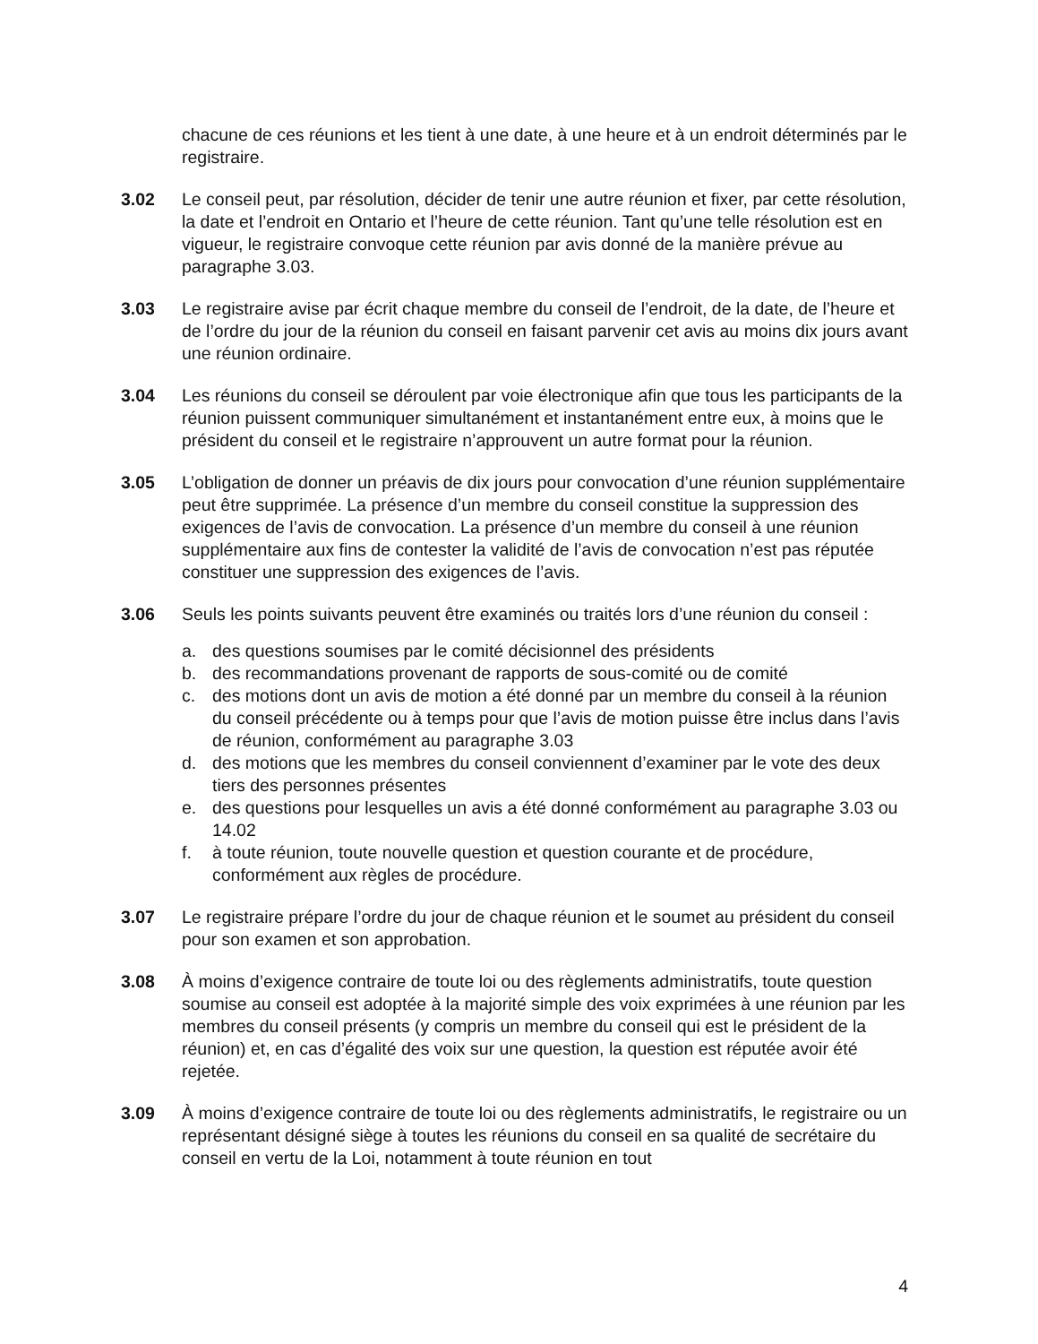chacune de ces réunions et les tient à une date, à une heure et à un endroit déterminés par le registraire.
3.02 Le conseil peut, par résolution, décider de tenir une autre réunion et fixer, par cette résolution, la date et l’endroit en Ontario et l’heure de cette réunion. Tant qu’une telle résolution est en vigueur, le registraire convoque cette réunion par avis donné de la manière prévue au paragraphe 3.03.
3.03 Le registraire avise par écrit chaque membre du conseil de l’endroit, de la date, de l’heure et de l’ordre du jour de la réunion du conseil en faisant parvenir cet avis au moins dix jours avant une réunion ordinaire.
3.04 Les réunions du conseil se déroulent par voie électronique afin que tous les participants de la réunion puissent communiquer simultanément et instantanément entre eux, à moins que le président du conseil et le registraire n’approuvent un autre format pour la réunion.
3.05 L’obligation de donner un préavis de dix jours pour convocation d’une réunion supplémentaire peut être supprimée. La présence d’un membre du conseil constitue la suppression des exigences de l’avis de convocation. La présence d’un membre du conseil à une réunion supplémentaire aux fins de contester la validité de l’avis de convocation n’est pas réputée constituer une suppression des exigences de l’avis.
3.06 Seuls les points suivants peuvent être examinés ou traités lors d’une réunion du conseil :
a. des questions soumises par le comité décisionnel des présidents
b. des recommandations provenant de rapports de sous-comité ou de comité
c. des motions dont un avis de motion a été donné par un membre du conseil à la réunion du conseil précédente ou à temps pour que l’avis de motion puisse être inclus dans l’avis de réunion, conformément au paragraphe 3.03
d. des motions que les membres du conseil conviennent d’examiner par le vote des deux tiers des personnes présentes
e. des questions pour lesquelles un avis a été donné conformément au paragraphe 3.03 ou 14.02
f. à toute réunion, toute nouvelle question et question courante et de procédure, conformément aux règles de procédure.
3.07 Le registraire prépare l’ordre du jour de chaque réunion et le soumet au président du conseil pour son examen et son approbation.
3.08 À moins d’exigence contraire de toute loi ou des règlements administratifs, toute question soumise au conseil est adoptée à la majorité simple des voix exprimées à une réunion par les membres du conseil présents (y compris un membre du conseil qui est le président de la réunion) et, en cas d’égalité des voix sur une question, la question est réputée avoir été rejetée.
3.09 À moins d’exigence contraire de toute loi ou des règlements administratifs, le registraire ou un représentant désigné siège à toutes les réunions du conseil en sa qualité de secrétaire du conseil en vertu de la Loi, notamment à toute réunion en tout
4